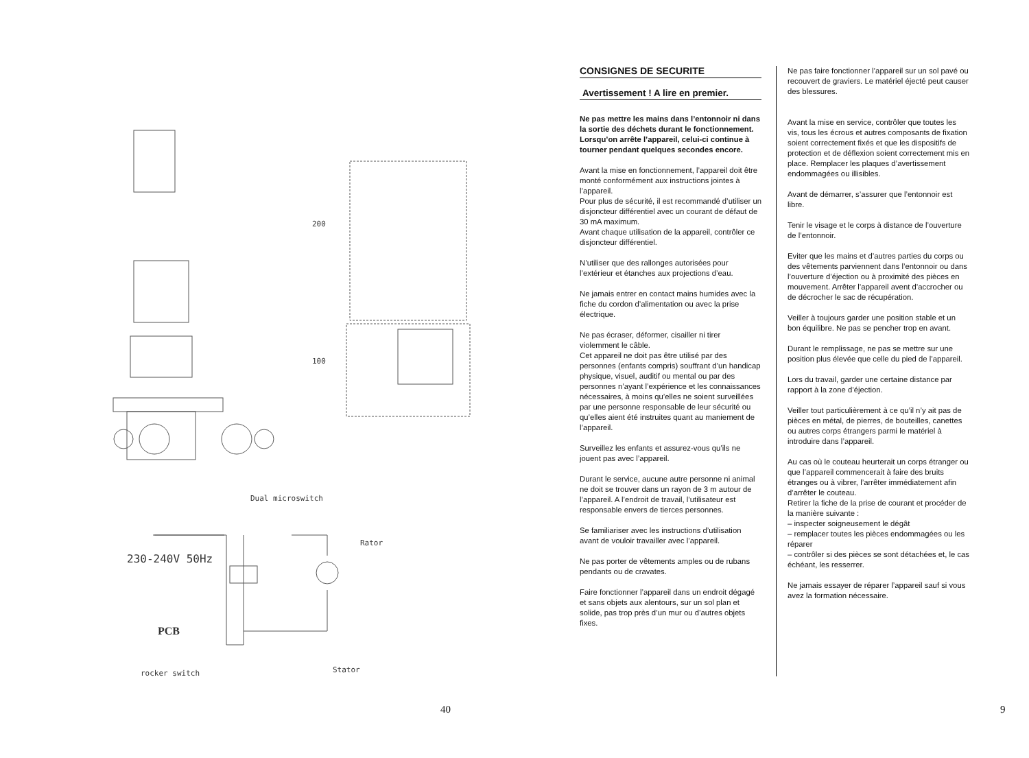Dual microswitch
Rator
230-240V 50Hz
PCB
rocker switch
Stator
200
100
40
CONSIGNES DE SECURITE
Avertissement ! A lire en premier.
Ne pas mettre les mains dans l’entonnoir ni dans la sortie des déchets durant le fonctionnement.
Lorsqu’on arrête l’appareil, celui-ci continue à tourner pendant quelques secondes encore.
Avant la mise en fonctionnement, l’appareil doit être monté conformément aux instructions jointes à l’appareil.
Pour plus de sécurité, il est recommandé d’utiliser un disjoncteur différentiel avec un courant de défaut de 30 mA maximum.
Avant chaque utilisation de la appareil, contrôler ce disjoncteur différentiel.
N’utiliser que des rallonges autorisées pour l’extérieur et étanches aux projections d’eau.
Ne jamais entrer en contact mains humides avec la fiche du cordon d’alimentation ou avec la prise électrique.
Ne pas écraser, déformer, cisailler ni tirer violemment le câble.
Cet appareil ne doit pas être utilisé par des personnes (enfants compris) souffrant d’un handicap physique, visuel, auditif ou mental ou par des personnes n’ayant l’expérience et les connaissances nécessaires, à moins qu’elles ne soient surveillées par une personne responsable de leur sécurité ou qu’elles aient été instruites quant au maniement de l’appareil.
Surveillez les enfants et assurez-vous qu’ils ne jouent pas avec l’appareil.
Durant le service, aucune autre personne ni animal ne doit se trouver dans un rayon de 3 m autour de l’appareil. A l’endroit de travail, l’utilisateur est responsable envers de tierces personnes.
Se familiariser avec les instructions d’utilisation avant de vouloir travailler avec l’appareil.
Ne pas porter de vêtements amples ou de rubans pendants ou de cravates.
Faire fonctionner l’appareil dans un endroit dégagé et sans objets aux alentours, sur un sol plan et solide, pas trop près d’un mur ou d’autres objets fixes.
Ne pas faire fonctionner l’appareil sur un sol pavé ou recouvert de graviers. Le matériel éjecté peut causer des blessures.
Avant la mise en service, contrôler que toutes les vis, tous les écrous et autres composants de fixation soient correctement fixés et que les dispositifs de protection et de déflexion soient correctement mis en place. Remplacer les plaques d’avertissement endommagées ou illisibles.
Avant de démarrer, s’assurer que l’entonnoir est libre.
Tenir le visage et le corps à distance de l’ouverture de l’entonnoir.
Eviter que les mains et d’autres parties du corps ou des vêtements parviennent dans l’entonnoir ou dans l’ouverture d’éjection ou à proximité des pièces en mouvement. Arrêter l’appareil avent d’accrocher ou de décrocher le sac de récupération.
Veiller à toujours garder une position stable et un bon équilibre. Ne pas se pencher trop en avant.
Durant le remplissage, ne pas se mettre sur une position plus élevée que celle du pied de l’appareil.
Lors du travail, garder une certaine distance par rapport à la zone d’éjection.
Veiller tout particulièrement à ce qu’il n’y ait pas de pièces en métal, de pierres, de bouteilles, canettes ou autres corps étrangers parmi le matériel à introduire dans l’appareil.
Au cas où le couteau heurterait un corps étranger ou que l’appareil commencerait à faire des bruits étranges ou à vibrer, l’arrêter immédiatement afin d’arrêter le couteau.
Retirer la fiche de la prise de courant et procéder de la manière suivante :
– inspecter soigneusement le dégât
– remplacer toutes les pièces endommagées ou les réparer
– contrôler si des pièces se sont détachées et, le cas échéant, les resserrer.
Ne jamais essayer de réparer l’appareil sauf si vous avez la formation nécessaire.
9